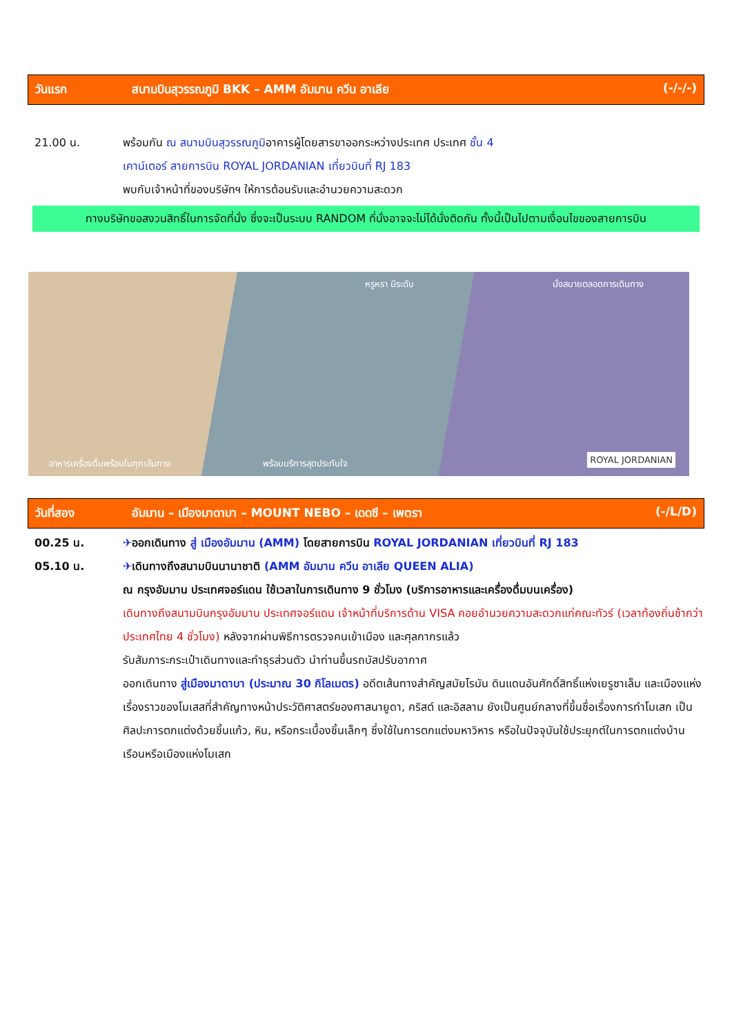วันแรก สนามบินสุวรรณภูมิ BKK – AMM อัมมาน ควีน อาเลีย (-/-/-)
21.00 น. พร้อมกัน ณ สนามบินสุวรรณภูมิอาคารผู้โดยสารขาออกระหว่างประเทศ ประเทศ ชั้น 4
เคาน์เตอร์ สายการบิน ROYAL JORDANIAN เที่ยวบินที่ RJ 183
พบกับเจ้าหน้าที่ของบริษัทฯ ให้การต้อนรับและอำนวยความสะดวก
ทางบริษัทขอสงวนสิทธิ์ในการจัดที่นั่ง ซึ่งจะเป็นระบบ RANDOM ที่นั่งอาจจะไม่ได้นั่งติดกัน ทั้งนี้เป็นไปตามเงื่อนไขของสายการบิน
หรูหรา มีระดับ นั่งสบายตลอดการเดินทาง
อาหารเครื่องดื่มพร้อมในทุกเส้นทาง พร้อมบริการสุดประทับใจ ROYAL JORDANIAN
วันที่สอง อัมมาน – เมืองมาดาบา – MOUNT NEBO – เดดซี – เพตรา (-/L/D)
00.25 น. ✈ออกเดินทาง สู่ เมืองอัมมาน (AMM) โดยสายการบิน ROYAL JORDANIAN เที่ยวบินที่ RJ 183
05.10 น. ✈เดินทางถึงสนามบินนานาชาติ (AMM อัมมาน ควีน อาเลีย QUEEN ALIA)
ณ กรุงอัมมาน ประเทศจอร์แดน ใช้เวลาในการเดินทาง 9 ชั่วโมง (บริการอาหารและเครื่องดื่มบนเครื่อง)
เดินทางถึงสนามบินกรุงอัมมาน ประเทศจอร์แดน เจ้าหน้าที่บริการด้าน VISA คอยอำนวยความสะดวกแก่คณะทัวร์ (เวลาท้องถิ่นช้ากว่าประเทศไทย 4 ชั่วโมง) หลังจากผ่านพิธีการตรวจคนเข้าเมือง และศุลกากรแล้ว
รับสัมภาระกระเป๋าเดินทางและทำธุรส่วนตัว นำท่านขึ้นรถบัสปรับอากาศ
ออกเดินทาง สู่เมืองมาดาบา (ประมาณ 30 กิโลเมตร) อดีตเส้นทางสำคัญสมัยโรมัน ดินแดนอันศักดิ์สิทธิ์แห่งเยรูซาเล็ม และเมืองแห่งเรื่องราวของโมเสสที่สำคัญทางหน้าประวัติศาสตร์ของศาสนายูดา, คริสต์ และอิสลาม ยังเป็นศูนย์กลางที่ขึ้นชื่อเรื่องการทำโมเสก เป็นศิลปะการตกแต่งด้วยชิ้นแก้ว, หิน, หรือกระเบื้องชิ้นเล็กๆ ซึ่งใช้ในการตกแต่งมหาวิหาร หรือในปัจจุบันใช้ประยุกต์ในการตกแต่งบ้านเรือนหรือเมืองแห่งโมเสก